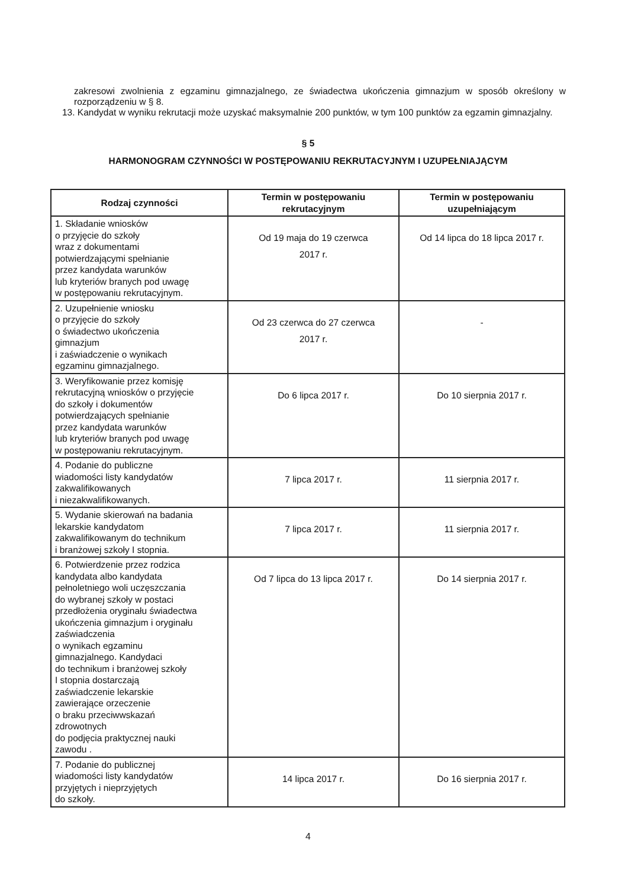zakresowi zwolnienia z egzaminu gimnazjalnego, ze świadectwa ukończenia gimnazjum w sposób określony w rozporządzeniu w § 8.
13. Kandydat w wyniku rekrutacji może uzyskać maksymalnie 200 punktów, w tym 100 punktów za egzamin gimnazjalny.
§ 5
HARMONOGRAM CZYNNOŚCI W POSTĘPOWANIU REKRUTACYJNYM I UZUPEŁNIAJĄCYM
| Rodzaj czynności | Termin w postępowaniu rekrutacyjnym | Termin w postępowaniu uzupełniającym |
| --- | --- | --- |
| 1. Składanie wniosków o przyjęcie do szkoły wraz z dokumentami potwierdzającymi spełnianie przez kandydata warunków lub kryteriów branych pod uwagę w postępowaniu rekrutacyjnym. | Od 19 maja do 19 czerwca 2017 r. | Od 14 lipca do 18 lipca 2017 r. |
| 2. Uzupełnienie wniosku o przyjęcie do szkoły o świadectwo ukończenia gimnazjum i zaświadczenie o wynikach egzaminu gimnazjalnego. | Od 23 czerwca do 27 czerwca 2017 r. | - |
| 3. Weryfikowanie przez komisję rekrutacyjną wniosków o przyjęcie do szkoły i dokumentów potwierdzających spełnianie przez kandydata warunków lub kryteriów branych pod uwagę w postępowaniu rekrutacyjnym. | Do 6 lipca 2017 r. | Do 10 sierpnia 2017 r. |
| 4. Podanie do publiczne wiadomości listy kandydatów zakwalifikowanych i niezakwalifikowanych. | 7 lipca 2017 r. | 11 sierpnia 2017 r. |
| 5. Wydanie skierowań na badania lekarskie kandydatom zakwalifikowanym do technikum i branżowej szkoły I stopnia. | 7 lipca 2017 r. | 11 sierpnia 2017 r. |
| 6. Potwierdzenie przez rodzica kandydata albo kandydata pełnoletniego woli uczęszczania do wybranej szkoły w postaci przedłożenia oryginału świadectwa ukończenia gimnazjum i oryginału zaświadczenia o wynikach egzaminu gimnazjalnego. Kandydaci do technikum i branżowej szkoły I stopnia dostarczają zaświadczenie lekarskie zawierające orzeczenie o braku przeciwwskazań zdrowotnych do podjęcia praktycznej nauki zawodu . | Od 7 lipca do 13 lipca 2017 r. | Do 14 sierpnia 2017 r. |
| 7. Podanie do publicznej wiadomości listy kandydatów przyjętych i nieprzyjętych do szkoły. | 14 lipca 2017 r. | Do 16 sierpnia 2017 r. |
4